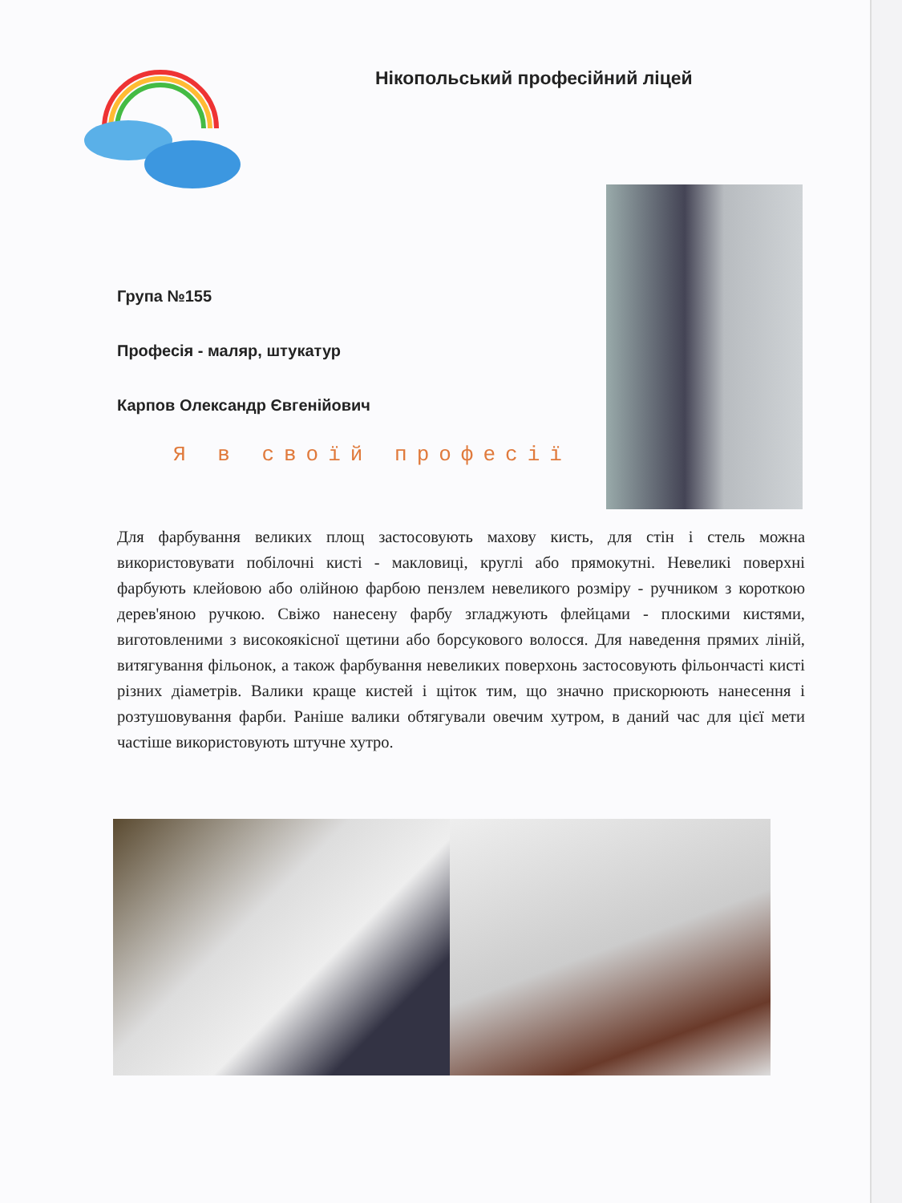Нікопольський професійний ліцей
Група №155
Професія - маляр, штукатур
Карпов Олександр Євгенійович
Я в своїй професії
Для фарбування великих площ застосовують махову кисть, для стін і стель можна використовувати побілочні кисті - макловиці, круглі або прямокутні. Невеликі поверхні фарбують клейовою або олійною фарбою пензлем невеликого розміру - ручником з короткою дерев'яною ручкою. Свіжо нанесену фарбу згладжують флейцами - плоскими кистями, виготовленими з високоякісної щетини або борсукового волосся. Для наведення прямих ліній, витягування фільонок, а також фарбування невеликих поверхонь застосовують фільончасті кисті різних діаметрів. Валики краще кистей і щіток тим, що значно прискорюють нанесення і розтушовування фарби. Раніше валики обтягували овечим хутром, в даний час для цієї мети частіше використовують штучне хутро.